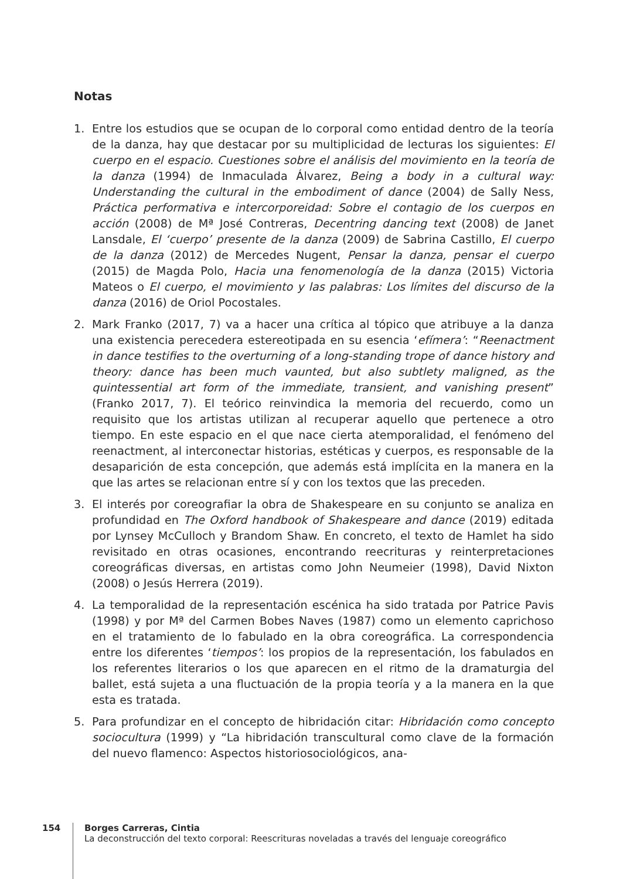Notas
1. Entre los estudios que se ocupan de lo corporal como entidad dentro de la teoría de la danza, hay que destacar por su multiplicidad de lecturas los siguientes: El cuerpo en el espacio. Cuestiones sobre el análisis del movimiento en la teoría de la danza (1994) de Inmaculada Álvarez, Being a body in a cultural way: Understanding the cultural in the embodiment of dance (2004) de Sally Ness, Práctica performativa e intercorporeidad: Sobre el contagio de los cuerpos en acción (2008) de Mª José Contreras, Decentring dancing text (2008) de Janet Lansdale, El ‘cuerpo’ presente de la danza (2009) de Sabrina Castillo, El cuerpo de la danza (2012) de Mercedes Nugent, Pensar la danza, pensar el cuerpo (2015) de Magda Polo, Hacia una fenomenología de la danza (2015) Victoria Mateos o El cuerpo, el movimiento y las palabras: Los límites del discurso de la danza (2016) de Oriol Pocostales.
2. Mark Franko (2017, 7) va a hacer una crítica al tópico que atribuye a la danza una existencia perecedera estereotipada en su esencia ‘efímera’: “Reenactment in dance testifies to the overturning of a long-standing trope of dance history and theory: dance has been much vaunted, but also subtlety maligned, as the quintessential art form of the immediate, transient, and vanishing present” (Franko 2017, 7). El teórico reinvindica la memoria del recuerdo, como un requisito que los artistas utilizan al recuperar aquello que pertenece a otro tiempo. En este espacio en el que nace cierta atemporalidad, el fenómeno del reenactment, al interconectar historias, estéticas y cuerpos, es responsable de la desaparición de esta concepción, que además está implícita en la manera en la que las artes se relacionan entre sí y con los textos que las preceden.
3. El interés por coreografiar la obra de Shakespeare en su conjunto se analiza en profundidad en The Oxford handbook of Shakespeare and dance (2019) editada por Lynsey McCulloch y Brandom Shaw. En concreto, el texto de Hamlet ha sido revisitado en otras ocasiones, encontrando reecrituras y reinterpretaciones coreográficas diversas, en artistas como John Neumeier (1998), David Nixton (2008) o Jesús Herrera (2019).
4. La temporalidad de la representación escénica ha sido tratada por Patrice Pavis (1998) y por Mª del Carmen Bobes Naves (1987) como un elemento caprichoso en el tratamiento de lo fabulado en la obra coreográfica. La correspondencia entre los diferentes ‘tiempos’: los propios de la representación, los fabulados en los referentes literarios o los que aparecen en el ritmo de la dramaturgia del ballet, está sujeta a una fluctuación de la propia teoría y a la manera en la que esta es tratada.
5. Para profundizar en el concepto de hibridación citar: Hibridación como concepto sociocultura (1999) y “La hibridación transcultural como clave de la formación del nuevo flamenco: Aspectos historiosociológicos, ana-
154
Borges Carreras, Cintia
La deconstrucción del texto corporal: Reescrituras noveladas a través del lenguaje coreográfico